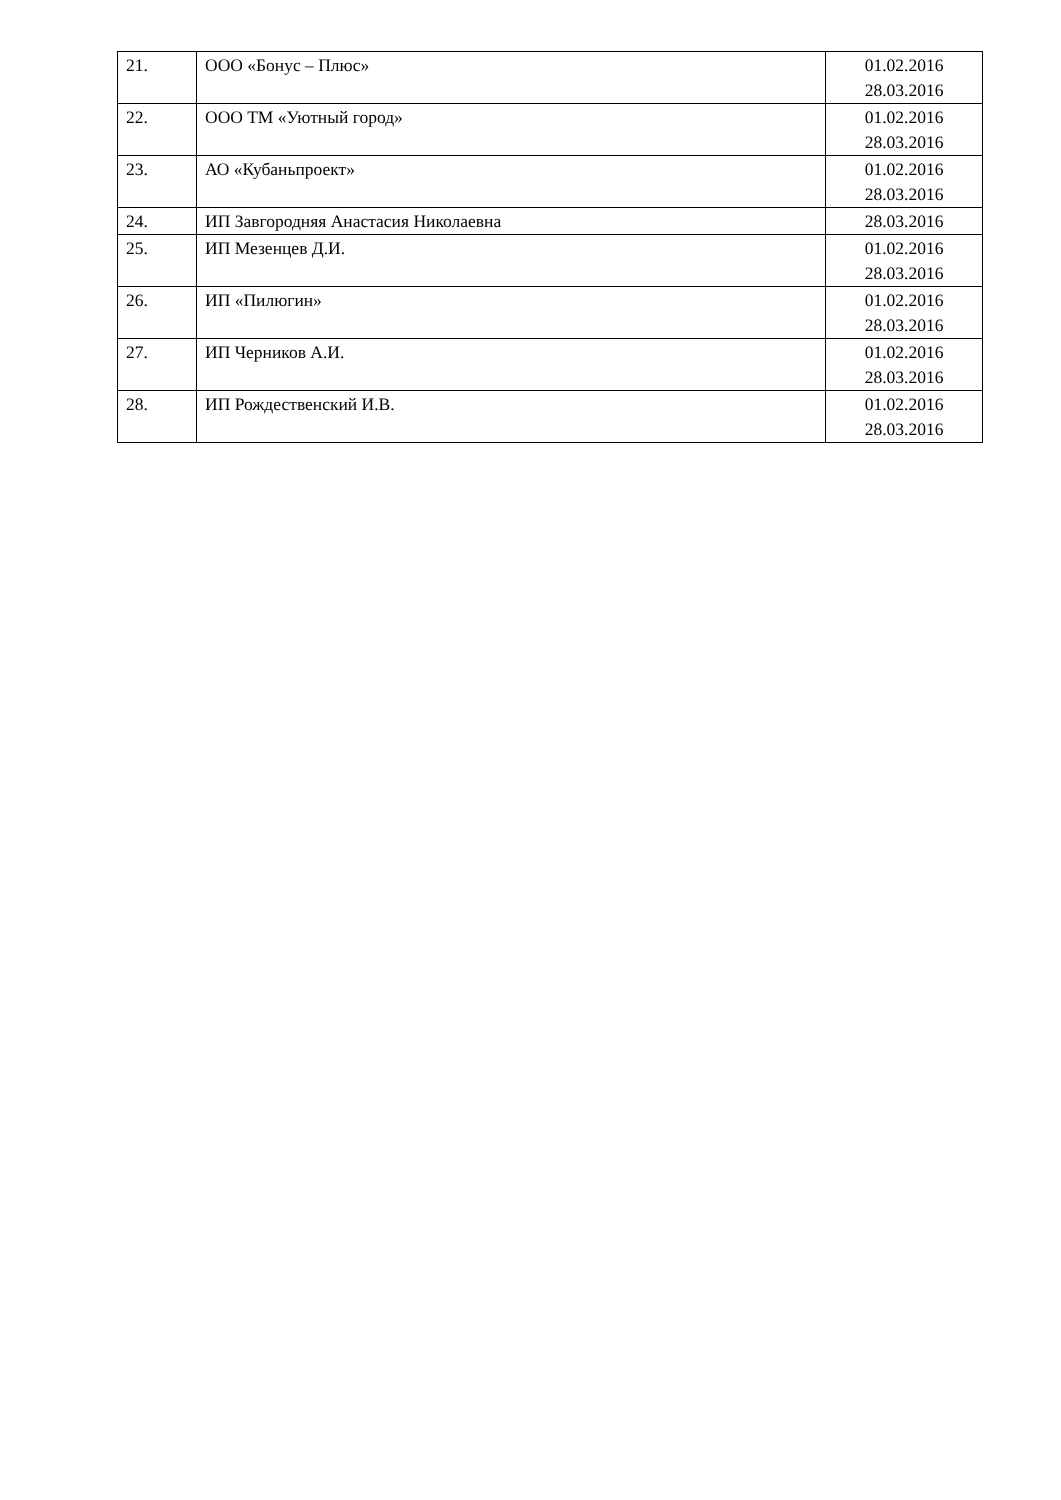| 21. | ООО «Бонус – Плюс» | 01.02.2016 28.03.2016 |
| 22. | ООО ТМ «Уютный город» | 01.02.2016 28.03.2016 |
| 23. | АО «Кубаньпроект» | 01.02.2016 28.03.2016 |
| 24. | ИП Завгородняя Анастасия Николаевна | 28.03.2016 |
| 25. | ИП Мезенцев Д.И. | 01.02.2016 28.03.2016 |
| 26. | ИП «Пилюгин» | 01.02.2016 28.03.2016 |
| 27. | ИП Черников А.И. | 01.02.2016 28.03.2016 |
| 28. | ИП Рождественский И.В. | 01.02.2016 28.03.2016 |